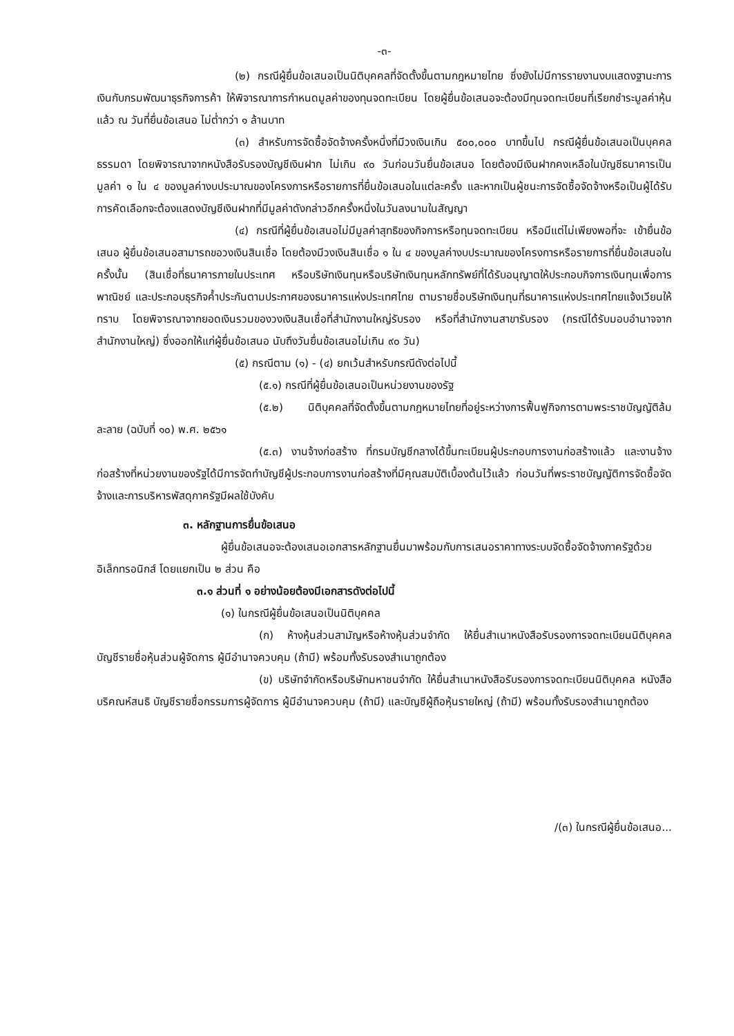-๓-
(๒) กรณีผู้ยื่นข้อเสนอเป็นนิติบุคคลที่จัดตั้งขึ้นตามกฎหมายไทย ซึ่งยังไม่มีการรายงานงบแสดงฐานะการเงินกับกรมพัฒนาธุรกิจการค้า ให้พิจารณาการกำหนดมูลค่าของทุนจดทะเบียน โดยผู้ยื่นข้อเสนอจะต้องมีทุนจดทะเบียนที่เรียกชำระมูลค่าหุ้นแล้ว ณ วันที่ยื่นข้อเสนอ ไม่ต่ำกว่า ๑ ล้านบาท
(๓) สำหรับการจัดซื้อจัดจ้างครั้งหนึ่งที่มีวงเงินเกิน ๕๐๐,๐๐๐ บาทขึ้นไป กรณีผู้ยื่นข้อเสนอเป็นบุคคลธรรมดา โดยพิจารณาจากหนังสือรับรองบัญชีเงินฝาก ไม่เกิน ๙๐ วันก่อนวันยื่นข้อเสนอ โดยต้องมีเงินฝากคงเหลือในบัญชีธนาคารเป็นมูลค่า ๑ ใน ๔ ของมูลค่างบประมาณของโครงการหรือรายการที่ยื่นข้อเสนอในแต่ละครั้ง และหากเป็นผู้ชนะการจัดซื้อจัดจ้างหรือเป็นผู้ได้รับการคัดเลือกจะต้องแสดงบัญชีเงินฝากที่มีมูลค่าดังกล่าวอีกครั้งหนึ่งในวันลงนามในสัญญา
(๔) กรณีที่ผู้ยื่นข้อเสนอไม่มีมูลค่าสุทธิของกิจการหรือทุนจดทะเบียน หรือมีแต่ไม่เพียงพอที่จะ เข้ายื่นข้อเสนอ ผู้ยื่นข้อเสนอสามารถขอวงเงินสินเชื่อ โดยต้องมีวงเงินสินเชื่อ ๑ ใน ๔ ของมูลค่างบประมาณของโครงการหรือรายการที่ยื่นข้อเสนอในครั้งนั้น (สินเชื่อที่ธนาคารภายในประเทศ หรือบริษัทเงินทุนหรือบริษัทเงินทุนหลักทรัพย์ที่ได้รับอนุญาตให้ประกอบกิจการเงินทุนเพื่อการพาณิชย์ และประกอบธุรกิจค้ำประกันตามประกาศของธนาคารแห่งประเทศไทย ตามรายชื่อบริษัทเงินทุนที่ธนาคารแห่งประเทศไทยแจ้งเวียนให้ทราบ โดยพิจารณาจากยอดเงินรวมของวงเงินสินเชื่อที่สำนักงานใหญ่รับรอง หรือที่สำนักงานสาขารับรอง (กรณีได้รับมอบอำนาจจากสำนักงานใหญ่) ซึ่งออกให้แก่ผู้ยื่นข้อเสนอ นับถึงวันยื่นข้อเสนอไม่เกิน ๙๐ วัน)
(๕) กรณีตาม (๑) - (๔) ยกเว้นสำหรับกรณีดังต่อไปนี้
(๕.๑) กรณีที่ผู้ยื่นข้อเสนอเป็นหน่วยงานของรัฐ
(๕.๒) นิติบุคคลที่จัดตั้งขึ้นตามกฎหมายไทยที่อยู่ระหว่างการฟื้นฟูกิจการตามพระราชบัญญัติล้มละลาย (ฉบับที่ ๑๐) พ.ศ. ๒๕๖๑
(๕.๓) งานจ้างก่อสร้าง ที่กรมบัญชีกลางได้ขึ้นทะเบียนผู้ประกอบการงานก่อสร้างแล้ว และงานจ้างก่อสร้างที่หน่วยงานของรัฐได้มีการจัดทำบัญชีผู้ประกอบการงานก่อสร้างที่มีคุณสมบัติเบื้องต้นไว้แล้ว ก่อนวันที่พระราชบัญญัติการจัดซื้อจัดจ้างและการบริหารพัสดุภาครัฐมีผลใช้บังคับ
๓. หลักฐานการยื่นข้อเสนอ
ผู้ยื่นข้อเสนอจะต้องเสนอเอกสารหลักฐานยื่นมาพร้อมกับการเสนอราคาทางระบบจัดซื้อจัดจ้างภาครัฐด้วยอิเล็กทรอนิกส์ โดยแยกเป็น ๒ ส่วน คือ
๓.๑ ส่วนที่ ๑ อย่างน้อยต้องมีเอกสารดังต่อไปนี้
(๑) ในกรณีผู้ยื่นข้อเสนอเป็นนิติบุคคล
(ก) ห้างหุ้นส่วนสามัญหรือห้างหุ้นส่วนจำกัด ให้ยื่นสำเนาหนังสือรับรองการจดทะเบียนนิติบุคคล บัญชีรายชื่อหุ้นส่วนผู้จัดการ ผู้มีอำนาจควบคุม (ถ้ามี) พร้อมทั้งรับรองสำเนาถูกต้อง
(ข) บริษัทจำกัดหรือบริษัทมหาชนจำกัด ให้ยื่นสำเนาหนังสือรับรองการจดทะเบียนนิติบุคคล หนังสือบริคณห์สนธิ บัญชีรายชื่อกรรมการผู้จัดการ ผู้มีอำนาจควบคุม (ถ้ามี) และบัญชีผู้ถือหุ้นรายใหญ่ (ถ้ามี) พร้อมทั้งรับรองสำเนาถูกต้อง
/(๓) ในกรณีผู้ยื่นข้อเสนอ...